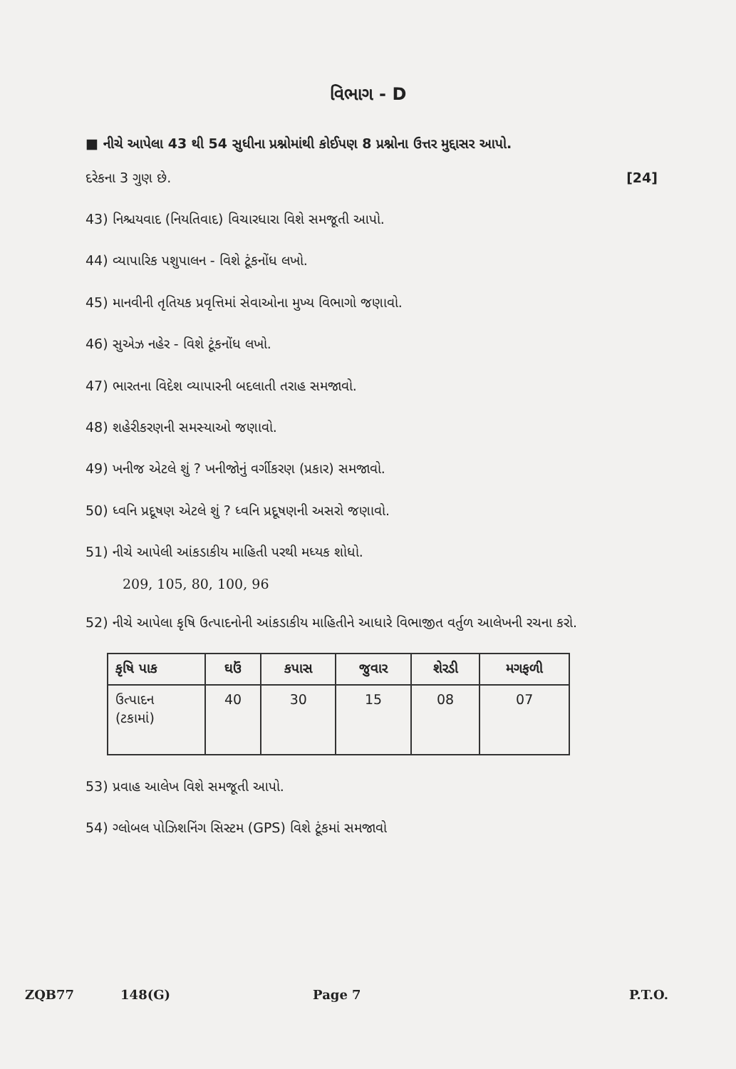વિભાગ - D
■ નીચે આપેલા 43 થી 54 સુધીના પ્રશ્નોમાંથી કોઈપણ 8 પ્રશ્નોના ઉત્તર મુદ્દાસર આપો.
દરેકના 3 ગુણ છે. [24]
43) નિશ્ચયવાદ (નિયતિવાદ) વિચારધારા વિશે સમજૂતી આપો.
44) વ્યાપારિક પશુપાલન - વિશે ટૂંકનોંધ લખો.
45) માનવીની તૃતિયક પ્રવૃત્તિમાં સેવાઓના મુખ્ય વિભાગો જણાવો.
46) સુએઝ નહેર - વિશે ટૂંકનોંધ લખો.
47) ભારતના વિદેશ વ્યાપારની બદલાતી તરાહ સમજાવો.
48) શહેરીકરણની સમસ્યાઓ જણાવો.
49) ખનીજ એટલે શું ? ખનીજોનું વર્ગીકરણ (પ્રકાર) સમજાવો.
50) ધ્વનિ પ્રદૂષણ એટલે શું ? ધ્વનિ પ્રદૂષણની અસરો જણાવો.
51) નીચે આપેલી આંકડાકીય માહિતી પરથી મધ્યક શોધો.
209, 105, 80, 100, 96
52) નીચે આપેલા કૃષિ ઉત્પાદનોની આંકડાકીય માહિતીને આધારે વિભાજીત વર્તુળ આલેખની રચના કરો.
| કૃષિ પાક | ઘઉં | કપાસ | જુવાર | શેરડી | મગફળી |
| --- | --- | --- | --- | --- | --- |
| ઉત્પાદન (ટકામાં) | 40 | 30 | 15 | 08 | 07 |
53) પ્રવાહ આલેખ વિશે સમજૂતી આપો.
54) ગ્લોબલ પોઝિશનિંગ સિસ્ટમ (GPS) વિશે ટૂંકમાં સમજાવો
ZQB77 148(G) Page 7 P.T.O.